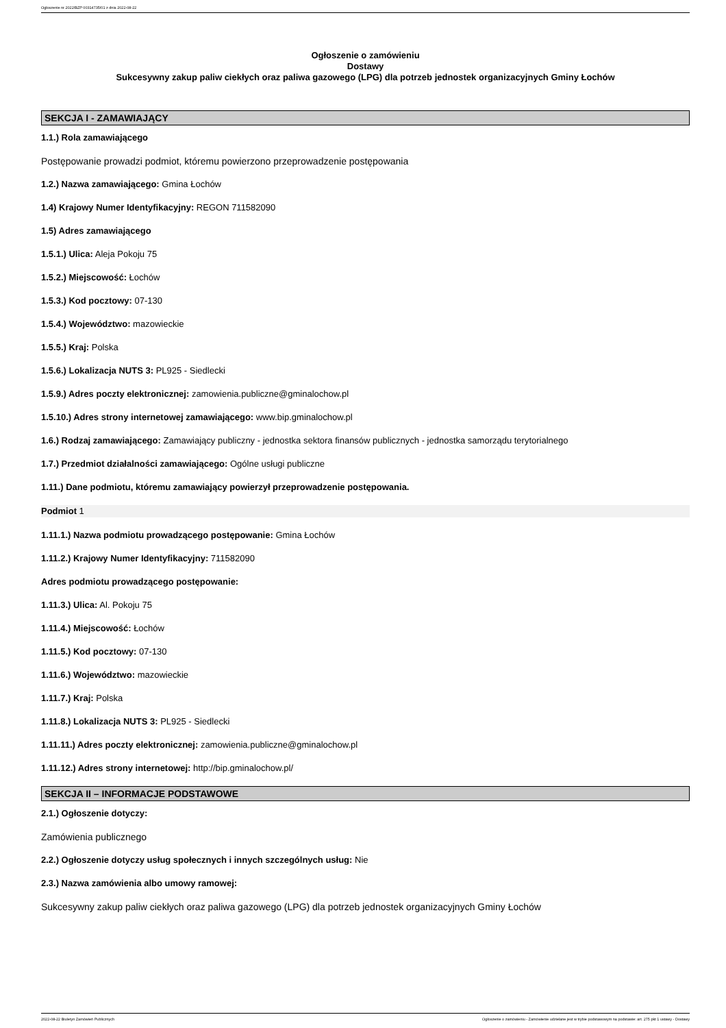Ogłoszenie nr 2022/BZP 00314735/01 z dnia 2022-08-22
Ogłoszenie o zamówieniu
Dostawy
Sukcesywny zakup paliw ciekłych oraz paliwa gazowego (LPG) dla potrzeb jednostek organizacyjnych Gminy Łochów
SEKCJA I - ZAMAWIAJĄCY
1.1.) Rola zamawiającego
Postępowanie prowadzi podmiot, któremu powierzono przeprowadzenie postępowania
1.2.) Nazwa zamawiającego: Gmina Łochów
1.4) Krajowy Numer Identyfikacyjny: REGON 711582090
1.5) Adres zamawiającego
1.5.1.) Ulica: Aleja Pokoju 75
1.5.2.) Miejscowość: Łochów
1.5.3.) Kod pocztowy: 07-130
1.5.4.) Województwo: mazowieckie
1.5.5.) Kraj: Polska
1.5.6.) Lokalizacja NUTS 3: PL925 - Siedlecki
1.5.9.) Adres poczty elektronicznej: zamowienia.publiczne@gminalochow.pl
1.5.10.) Adres strony internetowej zamawiającego: www.bip.gminalochow.pl
1.6.) Rodzaj zamawiającego: Zamawiający publiczny - jednostka sektora finansów publicznych - jednostka samorządu terytorialnego
1.7.) Przedmiot działalności zamawiającego: Ogólne usługi publiczne
1.11.) Dane podmiotu, któremu zamawiający powierzył przeprowadzenie postępowania.
Podmiot 1
1.11.1.) Nazwa podmiotu prowadzącego postępowanie: Gmina Łochów
1.11.2.) Krajowy Numer Identyfikacyjny: 711582090
Adres podmiotu prowadzącego postępowanie:
1.11.3.) Ulica: Al. Pokoju 75
1.11.4.) Miejscowość: Łochów
1.11.5.) Kod pocztowy: 07-130
1.11.6.) Województwo: mazowieckie
1.11.7.) Kraj: Polska
1.11.8.) Lokalizacja NUTS 3: PL925 - Siedlecki
1.11.11.) Adres poczty elektronicznej: zamowienia.publiczne@gminalochow.pl
1.11.12.) Adres strony internetowej: http://bip.gminalochow.pl/
SEKCJA II – INFORMACJE PODSTAWOWE
2.1.) Ogłoszenie dotyczy:
Zamówienia publicznego
2.2.) Ogłoszenie dotyczy usług społecznych i innych szczególnych usług: Nie
2.3.) Nazwa zamówienia albo umowy ramowej:
Sukcesywny zakup paliw ciekłych oraz paliwa gazowego (LPG) dla potrzeb jednostek organizacyjnych Gminy Łochów
2022-08-22 Biuletyn Zamówień Publicznych Ogłoszenie o zamówieniu - Zamówienie udzielane jest w trybie podstawowym na podstawie: art. 275 pkt 1 ustawy - Dostawy